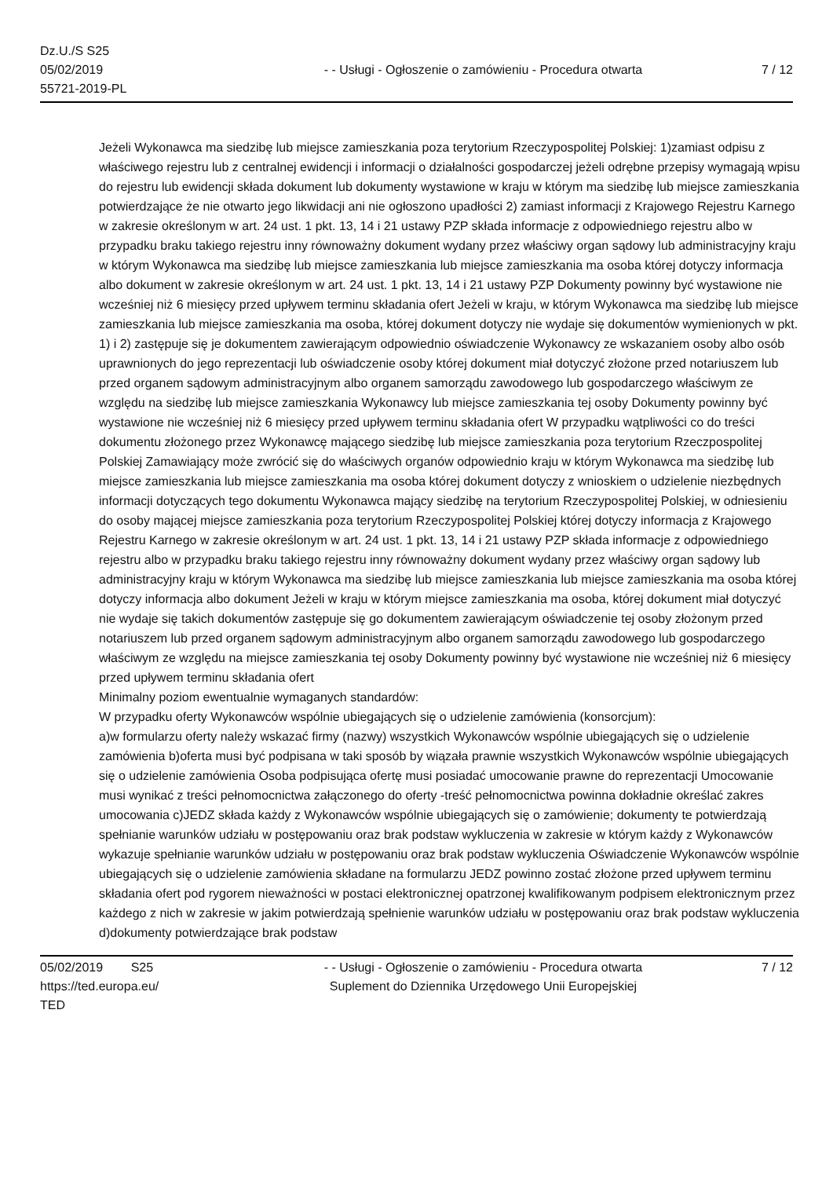Dz.U./S S25
05/02/2019
55721-2019-PL
- - Usługi - Ogłoszenie o zamówieniu - Procedura otwarta
7 / 12
Jeżeli Wykonawca ma siedzibę lub miejsce zamieszkania poza terytorium Rzeczypospolitej Polskiej: 1)zamiast odpisu z właściwego rejestru lub z centralnej ewidencji i informacji o działalności gospodarczej jeżeli odrębne przepisy wymagają wpisu do rejestru lub ewidencji składa dokument lub dokumenty wystawione w kraju w którym ma siedzibę lub miejsce zamieszkania potwierdzające że nie otwarto jego likwidacji ani nie ogłoszono upadłości 2) zamiast informacji z Krajowego Rejestru Karnego w zakresie określonym w art. 24 ust. 1 pkt. 13, 14 i 21 ustawy PZP składa informacje z odpowiedniego rejestru albo w przypadku braku takiego rejestru inny równoważny dokument wydany przez właściwy organ sądowy lub administracyjny kraju w którym Wykonawca ma siedzibę lub miejsce zamieszkania lub miejsce zamieszkania ma osoba której dotyczy informacja albo dokument w zakresie określonym w art. 24 ust. 1 pkt. 13, 14 i 21 ustawy PZP Dokumenty powinny być wystawione nie wcześniej niż 6 miesięcy przed upływem terminu składania ofert Jeżeli w kraju, w którym Wykonawca ma siedzibę lub miejsce zamieszkania lub miejsce zamieszkania ma osoba, której dokument dotyczy nie wydaje się dokumentów wymienionych w pkt. 1) i 2) zastępuje się je dokumentem zawierającym odpowiednio oświadczenie Wykonawcy ze wskazaniem osoby albo osób uprawnionych do jego reprezentacji lub oświadczenie osoby której dokument miał dotyczyć złożone przed notariuszem lub przed organem sądowym administracyjnym albo organem samorządu zawodowego lub gospodarczego właściwym ze względu na siedzibę lub miejsce zamieszkania Wykonawcy lub miejsce zamieszkania tej osoby Dokumenty powinny być wystawione nie wcześniej niż 6 miesięcy przed upływem terminu składania ofert W przypadku wątpliwości co do treści dokumentu złożonego przez Wykonawcę mającego siedzibę lub miejsce zamieszkania poza terytorium Rzeczpospolitej Polskiej Zamawiający może zwrócić się do właściwych organów odpowiednio kraju w którym Wykonawca ma siedzibę lub miejsce zamieszkania lub miejsce zamieszkania ma osoba której dokument dotyczy z wnioskiem o udzielenie niezbędnych informacji dotyczących tego dokumentu Wykonawca mający siedzibę na terytorium Rzeczypospolitej Polskiej, w odniesieniu do osoby mającej miejsce zamieszkania poza terytorium Rzeczypospolitej Polskiej której dotyczy informacja z Krajowego Rejestru Karnego w zakresie określonym w art. 24 ust. 1 pkt. 13, 14 i 21 ustawy PZP składa informacje z odpowiedniego rejestru albo w przypadku braku takiego rejestru inny równoważny dokument wydany przez właściwy organ sądowy lub administracyjny kraju w którym Wykonawca ma siedzibę lub miejsce zamieszkania lub miejsce zamieszkania ma osoba której dotyczy informacja albo dokument Jeżeli w kraju w którym miejsce zamieszkania ma osoba, której dokument miał dotyczyć nie wydaje się takich dokumentów zastępuje się go dokumentem zawierającym oświadczenie tej osoby złożonym przed notariuszem lub przed organem sądowym administracyjnym albo organem samorządu zawodowego lub gospodarczego właściwym ze względu na miejsce zamieszkania tej osoby Dokumenty powinny być wystawione nie wcześniej niż 6 miesięcy przed upływem terminu składania ofert
Minimalny poziom ewentualnie wymaganych standardów:
W przypadku oferty Wykonawców wspólnie ubiegających się o udzielenie zamówienia (konsorcjum):
a)w formularzu oferty należy wskazać firmy (nazwy) wszystkich Wykonawców wspólnie ubiegających się o udzielenie zamówienia b)oferta musi być podpisana w taki sposób by wiązała prawnie wszystkich Wykonawców wspólnie ubiegających się o udzielenie zamówienia Osoba podpisująca ofertę musi posiadać umocowanie prawne do reprezentacji Umocowanie musi wynikać z treści pełnomocnictwa załączonego do oferty -treść pełnomocnictwa powinna dokładnie określać zakres umocowania c)JEDZ składa każdy z Wykonawców wspólnie ubiegających się o zamówienie; dokumenty te potwierdzają spełnianie warunków udziału w postępowaniu oraz brak podstaw wykluczenia w zakresie w którym każdy z Wykonawców wykazuje spełnianie warunków udziału w postępowaniu oraz brak podstaw wykluczenia Oświadczenie Wykonawców wspólnie ubiegających się o udzielenie zamówienia składane na formularzu JEDZ powinno zostać złożone przed upływem terminu składania ofert pod rygorem nieważności w postaci elektronicznej opatrzonej kwalifikowanym podpisem elektronicznym przez każdego z nich w zakresie w jakim potwierdzają spełnienie warunków udziału w postępowaniu oraz brak podstaw wykluczenia d)dokumenty potwierdzające brak podstaw
05/02/2019 S25
https://ted.europa.eu/
TED
- - Usługi - Ogłoszenie o zamówieniu - Procedura otwarta
Suplement do Dziennika Urzędowego Unii Europejskiej
7 / 12